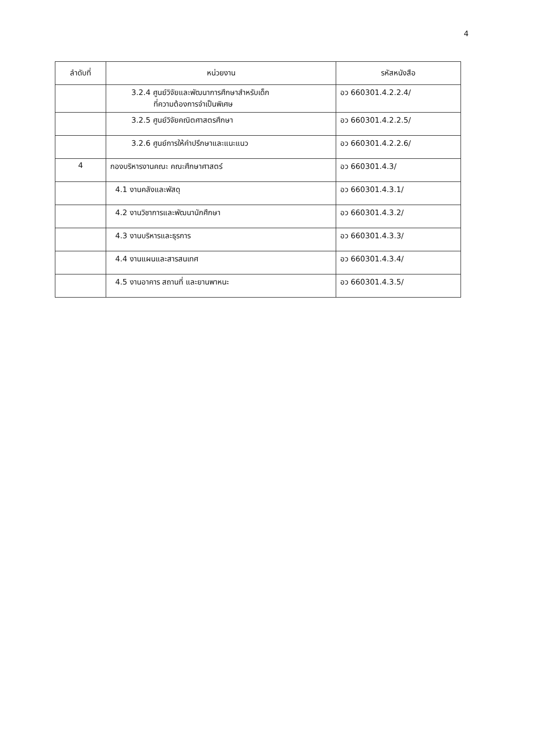4
| ลำดับที่ | หน่วยงาน | รหัสหนังสือ |
| --- | --- | --- |
| | 3.2.4 ศูนย์วิจัยและพัฒนาการศึกษาสำหรับเด็ก ที่ความต้องการจำเป็นพิเศษ | อว 660301.4.2.2.4/ |
| | 3.2.5 ศูนย์วิจัยคณิตศาสตรศึกษา | อว 660301.4.2.2.5/ |
| | 3.2.6 ศูนย์การให้คำปรึกษาและแนะแนว | อว 660301.4.2.2.6/ |
| 4 | กองบริหารงานคณะ คณะศึกษาศาสตร์ | อว 660301.4.3/ |
| | 4.1 งานคลังและพัสดุ | อว 660301.4.3.1/ |
| | 4.2 งานวิชาการและพัฒนานักศึกษา | อว 660301.4.3.2/ |
| | 4.3 งานบริหารและธุรการ | อว 660301.4.3.3/ |
| | 4.4 งานแผนและสารสนเทศ | อว 660301.4.3.4/ |
| | 4.5 งานอาคาร สถานที่ และยานพาหนะ | อว 660301.4.3.5/ |